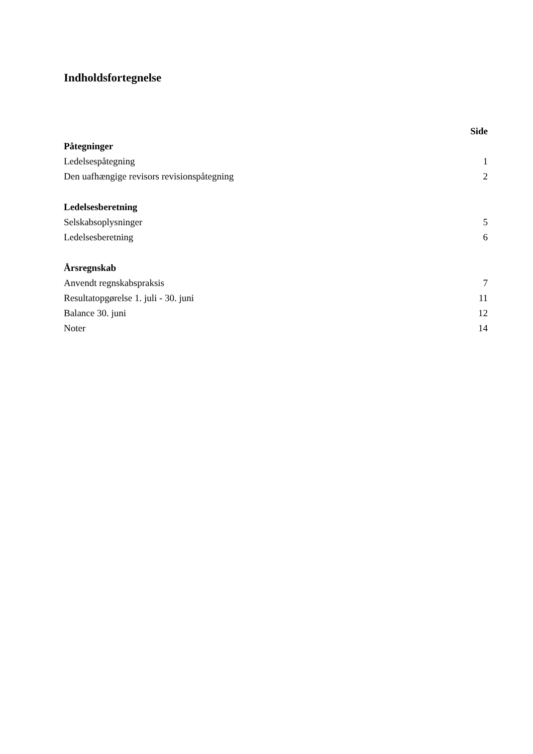Indholdsfortegnelse
| | Side |
| Påtegninger | |
| Ledelsespåtegning | 1 |
| Den uafhængige revisors revisionspåtegning | 2 |
| Ledelsesberetning | |
| Selskabsoplysninger | 5 |
| Ledelsesberetning | 6 |
| Årsregnskab | |
| Anvendt regnskabspraksis | 7 |
| Resultatopgørelse 1. juli - 30. juni | 11 |
| Balance 30. juni | 12 |
| Noter | 14 |